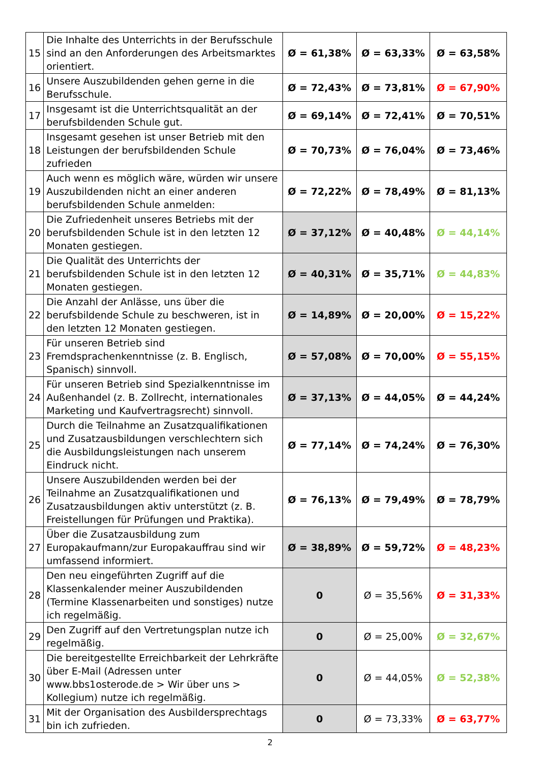| 15 | Die Inhalte des Unterrichts in der Berufsschule sind an den Anforderungen des Arbeitsmarktes orientiert. | Ø = 61,38% | Ø = 63,33% | Ø = 63,58% |
| 16 | Unsere Auszubildenden gehen gerne in die Berufsschule. | Ø = 72,43% | Ø = 73,81% | Ø = 67,90% |
| 17 | Insgesamt ist die Unterrichtsqualität an der berufsbildenden Schule gut. | Ø = 69,14% | Ø = 72,41% | Ø = 70,51% |
| 18 | Insgesamt gesehen ist unser Betrieb mit den Leistungen der berufsbildenden Schule zufrieden | Ø = 70,73% | Ø = 76,04% | Ø = 73,46% |
| 19 | Auch wenn es möglich wäre, würden wir unsere Auszubildenden nicht an einer anderen berufsbildenden Schule anmelden: | Ø = 72,22% | Ø = 78,49% | Ø = 81,13% |
| 20 | Die Zufriedenheit unseres Betriebs mit der berufsbildenden Schule ist in den letzten 12 Monaten gestiegen. | Ø = 37,12% | Ø = 40,48% | Ø = 44,14% |
| 21 | Die Qualität des Unterrichts der berufsbildenden Schule ist in den letzten 12 Monaten gestiegen. | Ø = 40,31% | Ø = 35,71% | Ø = 44,83% |
| 22 | Die Anzahl der Anlässe, uns über die berufsbildende Schule zu beschweren, ist in den letzten 12 Monaten gestiegen. | Ø = 14,89% | Ø = 20,00% | Ø = 15,22% |
| 23 | Für unseren Betrieb sind Fremdsprachenkenntnisse (z. B. Englisch, Spanisch) sinnvoll. | Ø = 57,08% | Ø = 70,00% | Ø = 55,15% |
| 24 | Für unseren Betrieb sind Spezialkenntnisse im Außenhandel (z. B. Zollrecht, internationales Marketing und Kaufvertragsrecht) sinnvoll. | Ø = 37,13% | Ø = 44,05% | Ø = 44,24% |
| 25 | Durch die Teilnahme an Zusatzqualifikationen und Zusatzausbildungen verschlechtern sich die Ausbildungsleistungen nach unserem Eindruck nicht. | Ø = 77,14% | Ø = 74,24% | Ø = 76,30% |
| 26 | Unsere Auszubildenden werden bei der Teilnahme an Zusatzqualifikationen und Zusatzausbildungen aktiv unterstützt (z. B. Freistellungen für Prüfungen und Praktika). | Ø = 76,13% | Ø = 79,49% | Ø = 78,79% |
| 27 | Über die Zusatzausbildung zum Europakaufmann/zur Europakauffrau sind wir umfassend informiert. | Ø = 38,89% | Ø = 59,72% | Ø = 48,23% |
| 28 | Den neu eingeführten Zugriff auf die Klassenkalender meiner Auszubildenden (Termine Klassenarbeiten und sonstiges) nutze ich regelmäßig. | 0 | Ø = 35,56% | Ø = 31,33% |
| 29 | Den Zugriff auf den Vertretungsplan nutze ich regelmäßig. | 0 | Ø = 25,00% | Ø = 32,67% |
| 30 | Die bereitgestellte Erreichbarkeit der Lehrkräfte über E-Mail (Adressen unter www.bbs1osterode.de > Wir über uns > Kollegium) nutze ich regelmäßig. | 0 | Ø = 44,05% | Ø = 52,38% |
| 31 | Mit der Organisation des Ausbildersprechtags bin ich zufrieden. | 0 | Ø = 73,33% | Ø = 63,77% |
2